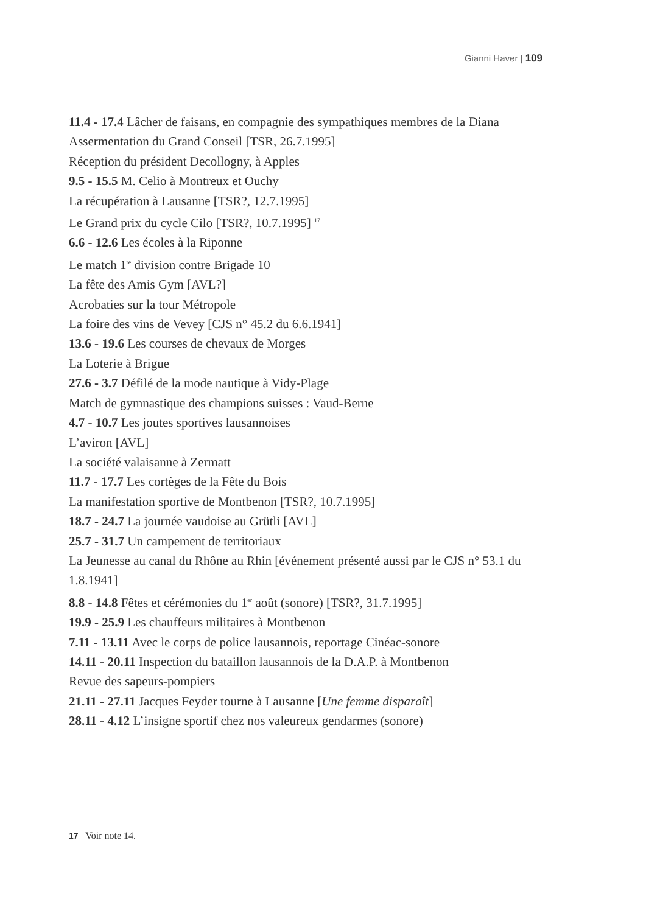Gianni Haver | 109
11.4 - 17.4 Lâcher de faisans, en compagnie des sympathiques membres de la Diana
Assermentation du Grand Conseil [TSR, 26.7.1995]
Réception du président Decollogny, à Apples
9.5 - 15.5 M. Celio à Montreux et Ouchy
La récupération à Lausanne [TSR?, 12.7.1995]
Le Grand prix du cycle Cilo [TSR?, 10.7.1995] <sup>17</sup>
6.6 - 12.6 Les écoles à la Riponne
Le match 1<sup>re</sup> division contre Brigade 10
La fête des Amis Gym [AVL?]
Acrobaties sur la tour Métropole
La foire des vins de Vevey [CJS n° 45.2 du 6.6.1941]
13.6 - 19.6 Les courses de chevaux de Morges
La Loterie à Brigue
27.6 - 3.7 Défilé de la mode nautique à Vidy-Plage
Match de gymnastique des champions suisses : Vaud-Berne
4.7 - 10.7 Les joutes sportives lausannoises
L’aviron [AVL]
La société valaisanne à Zermatt
11.7 - 17.7 Les cortèges de la Fête du Bois
La manifestation sportive de Montbenon [TSR?, 10.7.1995]
18.7 - 24.7 La journée vaudoise au Grütli [AVL]
25.7 - 31.7 Un campement de territoriaux
La Jeunesse au canal du Rhône au Rhin [événement présenté aussi par le CJS n° 53.1 du 1.8.1941]
8.8 - 14.8 Fêtes et cérémonies du 1<sup>er</sup> août (sonore) [TSR?, 31.7.1995]
19.9 - 25.9 Les chauffeurs militaires à Montbenon
7.11 - 13.11 Avec le corps de police lausannois, reportage Cinéac-sonore
14.11 - 20.11 Inspection du bataillon lausannois de la D.A.P. à Montbenon
Revue des sapeurs-pompiers
21.11 - 27.11 Jacques Feyder tourne à Lausanne [Une femme disparaît]
28.11 - 4.12 L’insigne sportif chez nos valeureux gendarmes (sonore)
17 Voir note 14.